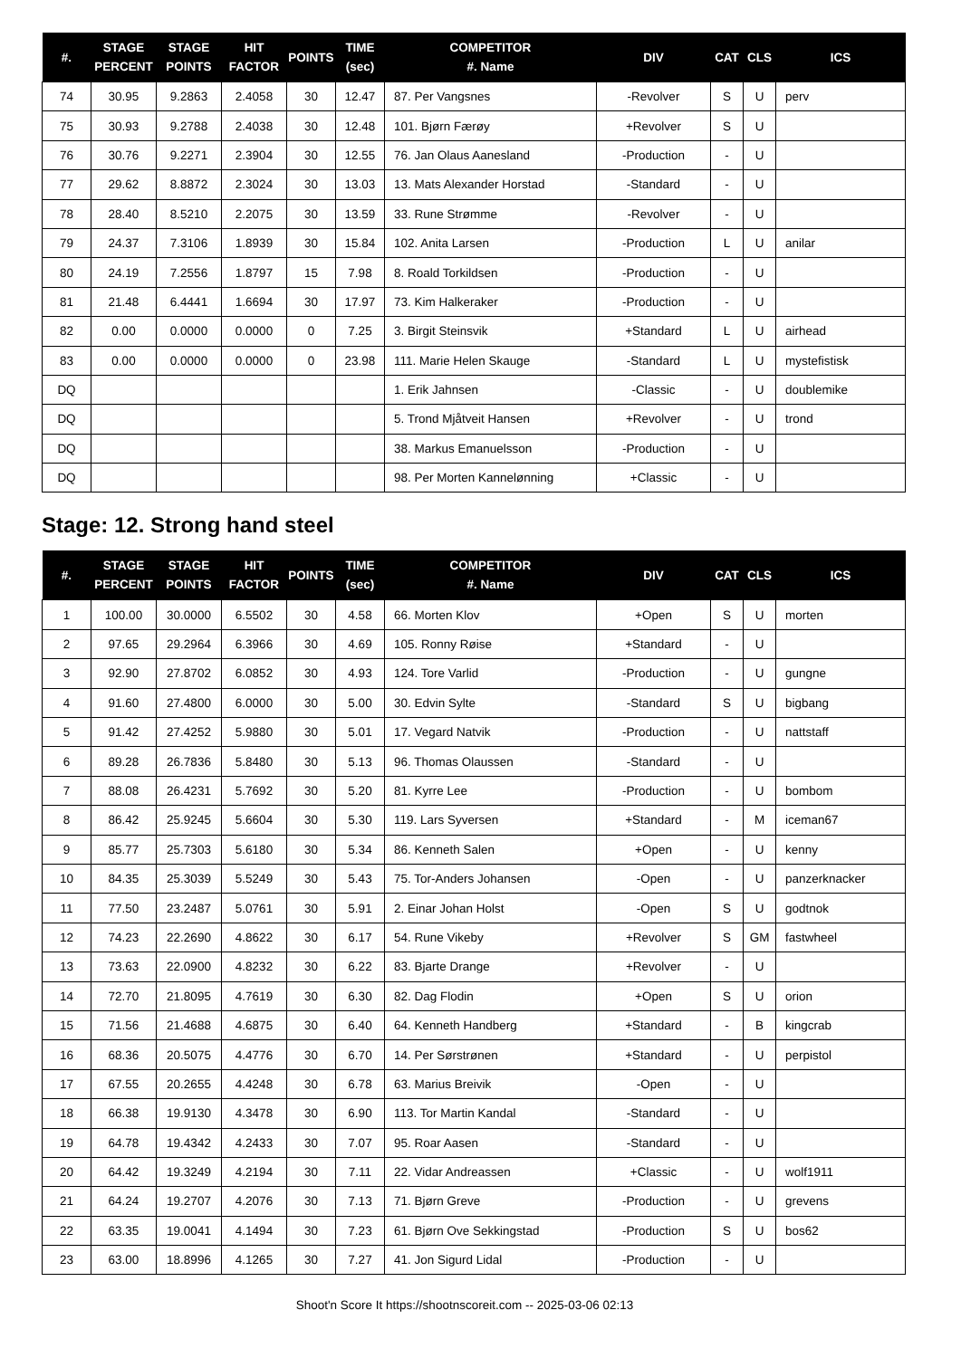| #. | STAGE PERCENT | STAGE POINTS | HIT FACTOR | POINTS | TIME (sec) | COMPETITOR #. Name | DIV | CAT | CLS | ICS |
| --- | --- | --- | --- | --- | --- | --- | --- | --- | --- | --- |
| 74 | 30.95 | 9.2863 | 2.4058 | 30 | 12.47 | 87. Per Vangsnes | -Revolver | S | U | perv |
| 75 | 30.93 | 9.2788 | 2.4038 | 30 | 12.48 | 101. Bjørn Færøy | +Revolver | S | U | |
| 76 | 30.76 | 9.2271 | 2.3904 | 30 | 12.55 | 76. Jan Olaus Aanesland | -Production | - | U | |
| 77 | 29.62 | 8.8872 | 2.3024 | 30 | 13.03 | 13. Mats Alexander Horstad | -Standard | - | U | |
| 78 | 28.40 | 8.5210 | 2.2075 | 30 | 13.59 | 33. Rune Strømme | -Revolver | - | U | |
| 79 | 24.37 | 7.3106 | 1.8939 | 30 | 15.84 | 102. Anita Larsen | -Production | L | U | anilar |
| 80 | 24.19 | 7.2556 | 1.8797 | 15 | 7.98 | 8. Roald Torkildsen | -Production | - | U | |
| 81 | 21.48 | 6.4441 | 1.6694 | 30 | 17.97 | 73. Kim Halkeraker | -Production | - | U | |
| 82 | 0.00 | 0.0000 | 0.0000 | 0 | 7.25 | 3. Birgit Steinsvik | +Standard | L | U | airhead |
| 83 | 0.00 | 0.0000 | 0.0000 | 0 | 23.98 | 111. Marie Helen Skauge | -Standard | L | U | mystefistisk |
| DQ | | | | | | 1. Erik Jahnsen | -Classic | - | U | doublemike |
| DQ | | | | | | 5. Trond Mjåtveit Hansen | +Revolver | - | U | trond |
| DQ | | | | | | 38. Markus Emanuelsson | -Production | - | U | |
| DQ | | | | | | 98. Per Morten Kannelønning | +Classic | - | U | |
Stage: 12. Strong hand steel
| #. | STAGE PERCENT | STAGE POINTS | HIT FACTOR | POINTS | TIME (sec) | COMPETITOR #. Name | DIV | CAT | CLS | ICS |
| --- | --- | --- | --- | --- | --- | --- | --- | --- | --- | --- |
| 1 | 100.00 | 30.0000 | 6.5502 | 30 | 4.58 | 66. Morten Klov | +Open | S | U | morten |
| 2 | 97.65 | 29.2964 | 6.3966 | 30 | 4.69 | 105. Ronny Røise | +Standard | - | U | |
| 3 | 92.90 | 27.8702 | 6.0852 | 30 | 4.93 | 124. Tore Varlid | -Production | - | U | gungne |
| 4 | 91.60 | 27.4800 | 6.0000 | 30 | 5.00 | 30. Edvin Sylte | -Standard | S | U | bigbang |
| 5 | 91.42 | 27.4252 | 5.9880 | 30 | 5.01 | 17. Vegard Natvik | -Production | - | U | nattstaff |
| 6 | 89.28 | 26.7836 | 5.8480 | 30 | 5.13 | 96. Thomas Olaussen | -Standard | - | U | |
| 7 | 88.08 | 26.4231 | 5.7692 | 30 | 5.20 | 81. Kyrre Lee | -Production | - | U | bombom |
| 8 | 86.42 | 25.9245 | 5.6604 | 30 | 5.30 | 119. Lars Syversen | +Standard | - | M | iceman67 |
| 9 | 85.77 | 25.7303 | 5.6180 | 30 | 5.34 | 86. Kenneth Salen | +Open | - | U | kenny |
| 10 | 84.35 | 25.3039 | 5.5249 | 30 | 5.43 | 75. Tor-Anders Johansen | -Open | - | U | panzerknacker |
| 11 | 77.50 | 23.2487 | 5.0761 | 30 | 5.91 | 2. Einar Johan Holst | -Open | S | U | godtnok |
| 12 | 74.23 | 22.2690 | 4.8622 | 30 | 6.17 | 54. Rune Vikeby | +Revolver | S | GM | fastwheel |
| 13 | 73.63 | 22.0900 | 4.8232 | 30 | 6.22 | 83. Bjarte Drange | +Revolver | - | U | |
| 14 | 72.70 | 21.8095 | 4.7619 | 30 | 6.30 | 82. Dag Flodin | +Open | S | U | orion |
| 15 | 71.56 | 21.4688 | 4.6875 | 30 | 6.40 | 64. Kenneth Handberg | +Standard | - | B | kingcrab |
| 16 | 68.36 | 20.5075 | 4.4776 | 30 | 6.70 | 14. Per Sørstrønen | +Standard | - | U | perpistol |
| 17 | 67.55 | 20.2655 | 4.4248 | 30 | 6.78 | 63. Marius Breivik | -Open | - | U | |
| 18 | 66.38 | 19.9130 | 4.3478 | 30 | 6.90 | 113. Tor Martin Kandal | -Standard | - | U | |
| 19 | 64.78 | 19.4342 | 4.2433 | 30 | 7.07 | 95. Roar Aasen | -Standard | - | U | |
| 20 | 64.42 | 19.3249 | 4.2194 | 30 | 7.11 | 22. Vidar Andreassen | +Classic | - | U | wolf1911 |
| 21 | 64.24 | 19.2707 | 4.2076 | 30 | 7.13 | 71. Bjørn Greve | -Production | - | U | grevens |
| 22 | 63.35 | 19.0041 | 4.1494 | 30 | 7.23 | 61. Bjørn Ove Sekkingstad | -Production | S | U | bos62 |
| 23 | 63.00 | 18.8996 | 4.1265 | 30 | 7.27 | 41. Jon Sigurd Lidal | -Production | - | U | |
Shoot'n Score It https://shootnscoreit.com -- 2025-03-06 02:13